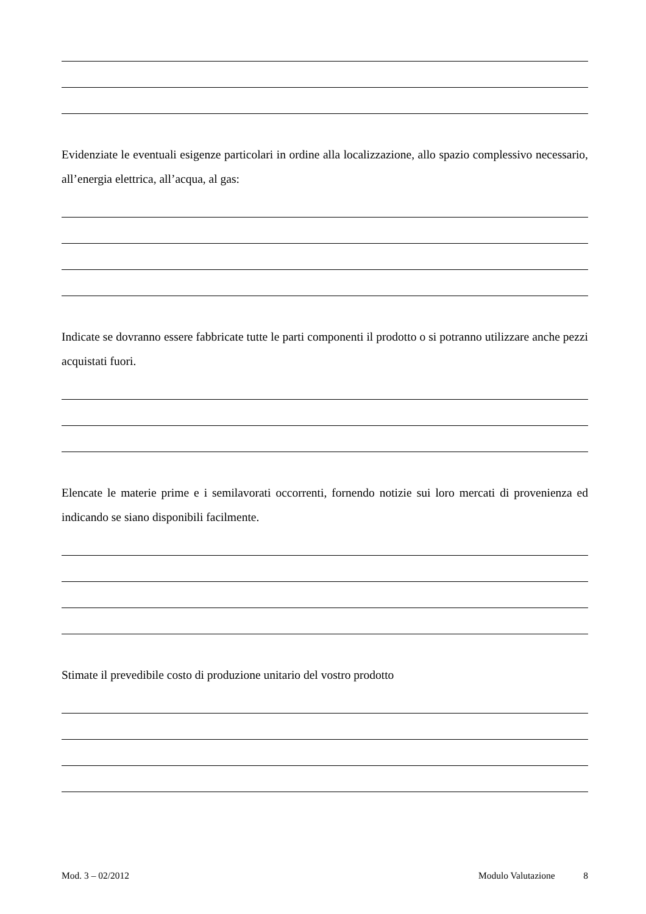Evidenziate le eventuali esigenze particolari in ordine alla localizzazione, allo spazio complessivo necessario, all’energia elettrica, all’acqua, al gas:
Indicate se dovranno essere fabbricate tutte le parti componenti il prodotto o si potranno utilizzare anche pezzi acquistati fuori.
Elencate le materie prime e i semilavorati occorrenti, fornendo notizie sui loro mercati di provenienza ed indicando se siano disponibili facilmente.
Stimate il prevedibile costo di produzione unitario del vostro prodotto
Mod. 3 – 02/2012 Modulo Valutazione 8